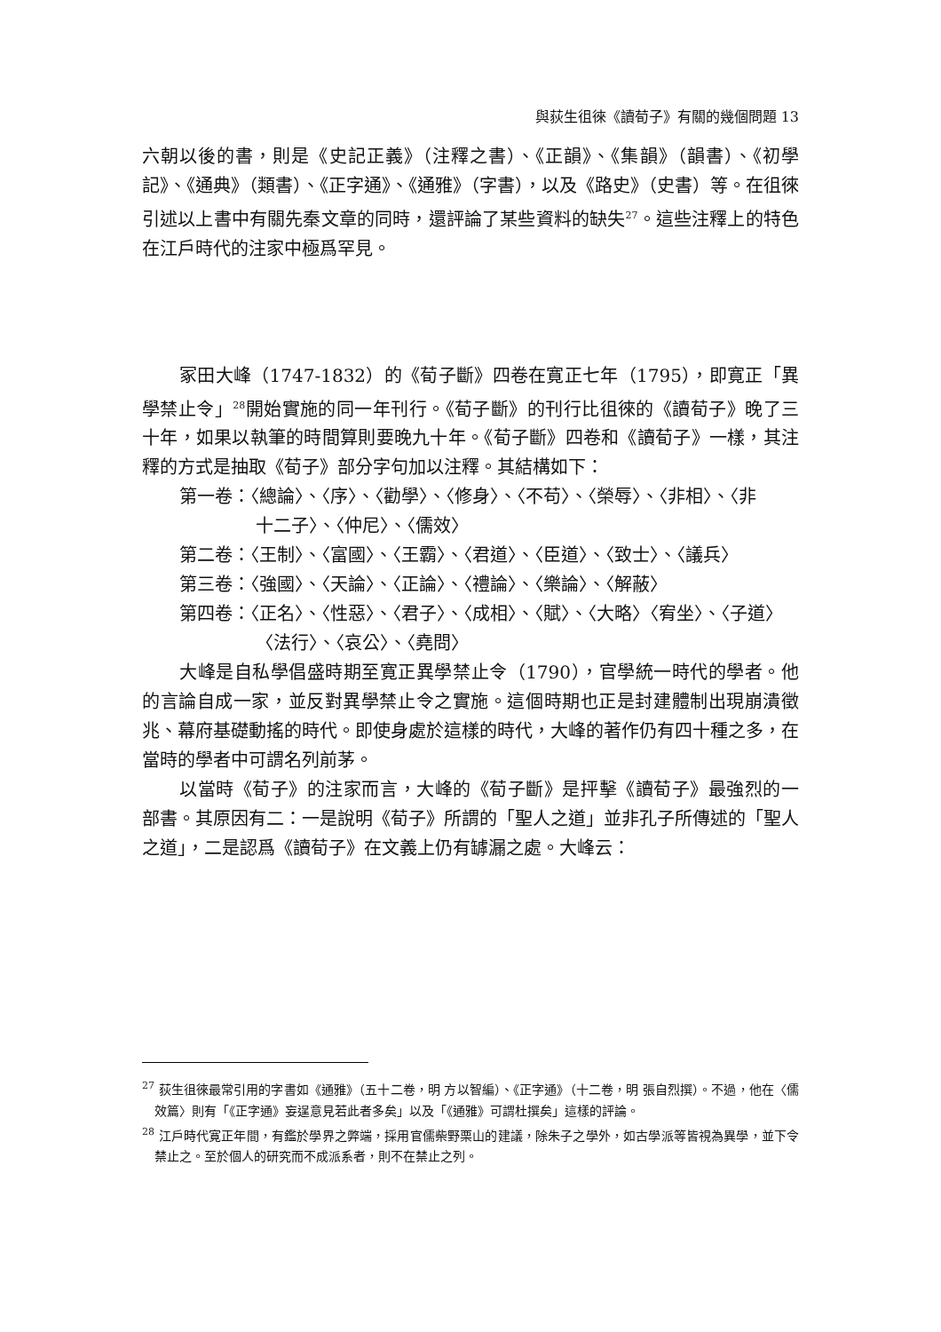與荻生徂徠《讀荀子》有關的幾個問題 13
六朝以後的書，則是《史記正義》（注釋之書）、《正韻》、《集韻》（韻書）、《初學記》、《通典》（類書）、《正字通》、《通雅》（字書），以及《路史》（史書）等。在徂徠引述以上書中有關先秦文章的同時，還評論了某些資料的缺失<sup>27</sup>。這些注釋上的特色在江戶時代的注家中極爲罕見。
冢田大峰（1747-1832）的《荀子斷》四卷在寛正七年（1795），即寛正「異學禁止令」<sup>28</sup>開始實施的同一年刊行。《荀子斷》的刊行比徂徠的《讀荀子》晚了三十年，如果以執筆的時間算則要晚九十年。《荀子斷》四卷和《讀荀子》一樣，其注釋的方式是抽取《荀子》部分字句加以注釋。其結構如下：
第一卷：〈總論〉、〈序〉、〈勸學〉、〈修身〉、〈不苟〉、〈榮辱〉、〈非相〉、〈非
十二子〉、〈仲尼〉、〈儒效〉
第二卷：〈王制〉、〈富國〉、〈王霸〉、〈君道〉、〈臣道〉、〈致士〉、〈議兵〉
第三卷：〈強國〉、〈天論〉、〈正論〉、〈禮論〉、〈樂論〉、〈解蔽〉
第四卷：〈正名〉、〈性惡〉、〈君子〉、〈成相〉、〈賦〉、〈大略〉〈宥坐〉、〈子道〉
〈法行〉、〈哀公〉、〈堯問〉
大峰是自私學倡盛時期至寛正異學禁止令（1790），官學統一時代的學者。他的言論自成一家，並反對異學禁止令之實施。這個時期也正是封建體制出現崩潰徵兆、幕府基礎動搖的時代。即使身處於這樣的時代，大峰的著作仍有四十種之多，在當時的學者中可謂名列前茅。
以當時《荀子》的注家而言，大峰的《荀子斷》是抨擊《讀荀子》最強烈的一部書。其原因有二：一是說明《荀子》所謂的「聖人之道」並非孔子所傳述的「聖人之道」，二是認爲《讀荀子》在文義上仍有罅漏之處。大峰云：
<sup>27</sup> 荻生徂徠最常引用的字書如《通雅》（五十二卷，明 方以智編）、《正字通》（十二卷，明 張自烈撰）。不過，他在〈儒效篇〉則有「《正字通》妄逞意見若此者多矣」以及「《通雅》可謂杜撰矣」這樣的評論。
<sup>28</sup> 江戶時代寛正年間，有鑑於學界之弊端，採用官儒柴野栗山的建議，除朱子之學外，如古學派等皆視為異學，並下令禁止之。至於個人的研究而不成派系者，則不在禁止之列。